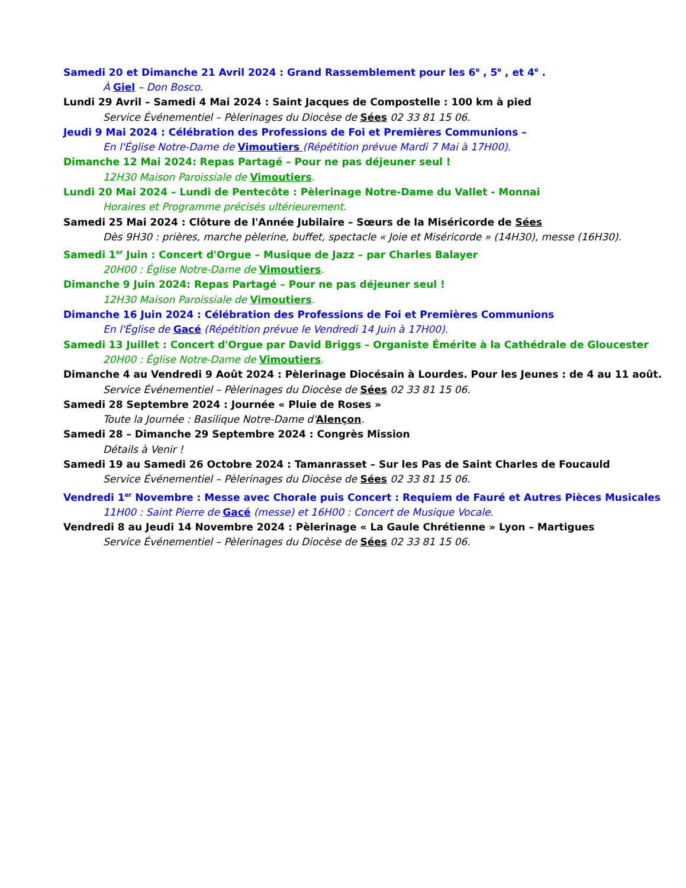Samedi 20 et Dimanche 21 Avril 2024 : Grand Rassemblement pour les 6<sup>e</sup> , 5<sup>e</sup> , et 4<sup>e</sup> .
À Giel – Don Bosco.
Lundi 29 Avril – Samedi 4 Mai 2024 : Saint Jacques de Compostelle : 100 km à pied
Service Événementiel – Pèlerinages du Diocèse de Sées 02 33 81 15 06.
Jeudi 9 Mai 2024 : Célébration des Professions de Foi et Premières Communions –
En l'Église Notre-Dame de Vimoutiers (Répétition prévue Mardi 7 Mai à 17H00).
Dimanche 12 Mai 2024: Repas Partagé – Pour ne pas déjeuner seul !
12H30 Maison Paroissiale de Vimoutiers.
Lundi 20 Mai 2024 – Lundi de Pentecôte : Pèlerinage Notre-Dame du Vallet - Monnai
Horaires et Programme précisés ultérieurement.
Samedi 25 Mai 2024 : Clôture de l'Année Jubilaire – Sœurs de la Miséricorde de Sées
Dès 9H30 : prières, marche pèlerine, buffet, spectacle « Joie et Miséricorde » (14H30), messe (16H30).
Samedi 1<sup>er</sup> Juin : Concert d'Orgue – Musique de Jazz – par Charles Balayer
20H00 : Église Notre-Dame de Vimoutiers.
Dimanche 9 Juin 2024: Repas Partagé – Pour ne pas déjeuner seul !
12H30 Maison Paroissiale de Vimoutiers.
Dimanche 16 Juin 2024 : Célébration des Professions de Foi et Premières Communions
En l'Église de Gacé (Répétition prévue le Vendredi 14 Juin à 17H00).
Samedi 13 Juillet : Concert d'Orgue par David Briggs – Organiste Émérite à la Cathédrale de Gloucester
20H00 : Église Notre-Dame de Vimoutiers.
Dimanche 4 au Vendredi 9 Août 2024 : Pèlerinage Diocésain à Lourdes. Pour les Jeunes : de 4 au 11 août.
Service Événementiel – Pèlerinages du Diocèse de Sées 02 33 81 15 06.
Samedi 28 Septembre 2024 : Journée « Pluie de Roses »
Toute la Journée : Basilique Notre-Dame d'Alençon.
Samedi 28 – Dimanche 29 Septembre 2024 : Congrès Mission
Détails à Venir !
Samedi 19 au Samedi 26 Octobre 2024 : Tamanrasset – Sur les Pas de Saint Charles de Foucauld
Service Événementiel – Pèlerinages du Diocèse de Sées 02 33 81 15 06.
Vendredi 1<sup>er</sup> Novembre : Messe avec Chorale puis Concert : Requiem de Fauré et Autres Pièces Musicales
11H00 : Saint Pierre de Gacé (messe) et 16H00 : Concert de Musique Vocale.
Vendredi 8 au Jeudi 14 Novembre 2024 : Pèlerinage « La Gaule Chrétienne » Lyon – Martigues
Service Événementiel – Pèlerinages du Diocèse de Sées 02 33 81 15 06.